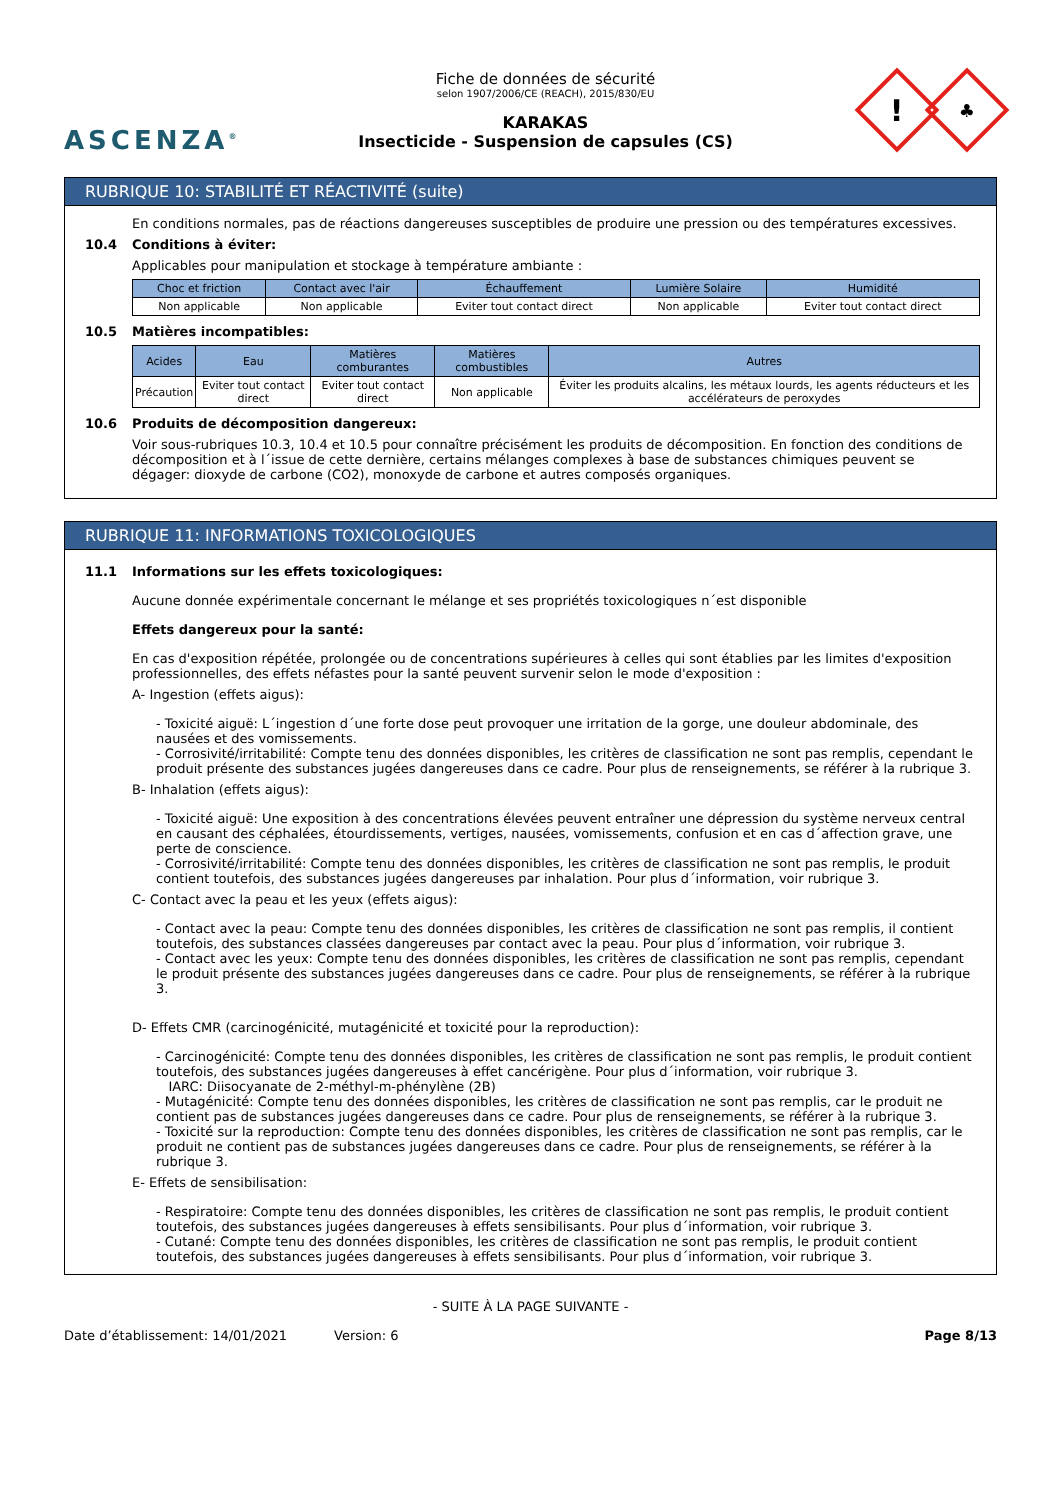ASCENZA<sup>®</sup>
Fiche de données de sécurité
selon 1907/2006/CE (REACH), 2015/830/EU
KARAKAS
Insecticide - Suspension de capsules (CS)
!
♣
RUBRIQUE 10: STABILITÉ ET RÉACTIVITÉ (suite)
En conditions normales, pas de réactions dangereuses susceptibles de produire une pression ou des températures excessives.
10.4 Conditions à éviter:
Applicables pour manipulation et stockage à température ambiante :
| Choc et friction | Contact avec l'air | Échauffement | Lumière Solaire | Humidité |
| --- | --- | --- | --- | --- |
| Non applicable | Non applicable | Eviter tout contact direct | Non applicable | Eviter tout contact direct |
10.5 Matières incompatibles:
| Acides | Eau | Matières comburantes | Matières combustibles | Autres |
| --- | --- | --- | --- | --- |
| Précaution | Eviter tout contact direct | Eviter tout contact direct | Non applicable | Éviter les produits alcalins, les métaux lourds, les agents réducteurs et les accélérateurs de peroxydes |
10.6 Produits de décomposition dangereux:
Voir sous-rubriques 10.3, 10.4 et 10.5 pour connaître précisément les produits de décomposition. En fonction des conditions de décomposition et à l´issue de cette dernière, certains mélanges complexes à base de substances chimiques peuvent se dégager: dioxyde de carbone (CO2), monoxyde de carbone et autres composés organiques.
RUBRIQUE 11: INFORMATIONS TOXICOLOGIQUES
11.1 Informations sur les effets toxicologiques:
Aucune donnée expérimentale concernant le mélange et ses propriétés toxicologiques n´est disponible
Effets dangereux pour la santé:
En cas d'exposition répétée, prolongée ou de concentrations supérieures à celles qui sont établies par les limites d'exposition professionnelles, des effets néfastes pour la santé peuvent survenir selon le mode d'exposition :
A- Ingestion (effets aigus):
- Toxicité aiguë: L´ingestion d´une forte dose peut provoquer une irritation de la gorge, une douleur abdominale, des nausées et des vomissements.
- Corrosivité/irritabilité: Compte tenu des données disponibles, les critères de classification ne sont pas remplis, cependant le produit présente des substances jugées dangereuses dans ce cadre. Pour plus de renseignements, se référer à la rubrique 3.
B- Inhalation (effets aigus):
- Toxicité aiguë: Une exposition à des concentrations élevées peuvent entraîner une dépression du système nerveux central en causant des céphalées, étourdissements, vertiges, nausées, vomissements, confusion et en cas d´affection grave, une perte de conscience.
- Corrosivité/irritabilité: Compte tenu des données disponibles, les critères de classification ne sont pas remplis, le produit contient toutefois, des substances jugées dangereuses par inhalation. Pour plus d´information, voir rubrique 3.
C- Contact avec la peau et les yeux (effets aigus):
- Contact avec la peau: Compte tenu des données disponibles, les critères de classification ne sont pas remplis, il contient toutefois, des substances classées dangereuses par contact avec la peau. Pour plus d´information, voir rubrique 3.
- Contact avec les yeux: Compte tenu des données disponibles, les critères de classification ne sont pas remplis, cependant le produit présente des substances jugées dangereuses dans ce cadre. Pour plus de renseignements, se référer à la rubrique 3.
D- Effets CMR (carcinogénicité, mutagénicité et toxicité pour la reproduction):
- Carcinogénicité: Compte tenu des données disponibles, les critères de classification ne sont pas remplis, le produit contient toutefois, des substances jugées dangereuses à effet cancérigène. Pour plus d´information, voir rubrique 3.
IARC: Diisocyanate de 2-méthyl-m-phénylène (2B)
- Mutagénicité: Compte tenu des données disponibles, les critères de classification ne sont pas remplis, car le produit ne contient pas de substances jugées dangereuses dans ce cadre. Pour plus de renseignements, se référer à la rubrique 3.
- Toxicité sur la reproduction: Compte tenu des données disponibles, les critères de classification ne sont pas remplis, car le produit ne contient pas de substances jugées dangereuses dans ce cadre. Pour plus de renseignements, se référer à la rubrique 3.
E- Effets de sensibilisation:
- Respiratoire: Compte tenu des données disponibles, les critères de classification ne sont pas remplis, le produit contient toutefois, des substances jugées dangereuses à effets sensibilisants. Pour plus d´information, voir rubrique 3.
- Cutané: Compte tenu des données disponibles, les critères de classification ne sont pas remplis, le produit contient toutefois, des substances jugées dangereuses à effets sensibilisants. Pour plus d´information, voir rubrique 3.
- SUITE À LA PAGE SUIVANTE -
Date d’établissement: 14/01/2021 Version: 6 Page 8/13